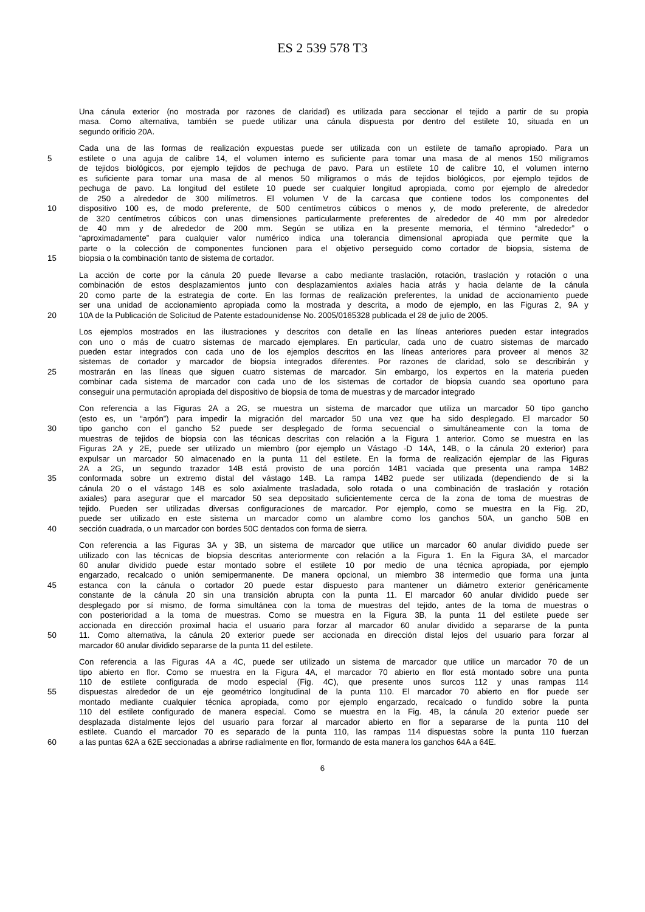ES 2 539 578 T3
Una cánula exterior (no mostrada por razones de claridad) es utilizada para seccionar el tejido a partir de su propia
masa. Como alternativa, también se puede utilizar una cánula dispuesta por dentro del estilete 10, situada en un
segundo orificio 20A.
Cada una de las formas de realización expuestas puede ser utilizada con un estilete de tamaño apropiado. Para un
5 estilete o una aguja de calibre 14, el volumen interno es suficiente para tomar una masa de al menos 150 miligramos
de tejidos biológicos, por ejemplo tejidos de pechuga de pavo. Para un estilete 10 de calibre 10, el volumen interno
es suficiente para tomar una masa de al menos 50 miligramos o más de tejidos biológicos, por ejemplo tejidos de
pechuga de pavo. La longitud del estilete 10 puede ser cualquier longitud apropiada, como por ejemplo de alrededor
de 250 a alrededor de 300 milímetros. El volumen V de la carcasa que contiene todos los componentes del
10 dispositivo 100 es, de modo preferente, de 500 centímetros cúbicos o menos y, de modo preferente, de alrededor
de 320 centímetros cúbicos con unas dimensiones particularmente preferentes de alrededor de 40 mm por alrededor
de 40 mm y de alrededor de 200 mm. Según se utiliza en la presente memoria, el término “alrededor” o
“aproximadamente” para cualquier valor numérico indica una tolerancia dimensional apropiada que permite que la
parte o la colección de componentes funcionen para el objetivo perseguido como cortador de biopsia, sistema de
15 biopsia o la combinación tanto de sistema de cortador.
La acción de corte por la cánula 20 puede llevarse a cabo mediante traslación, rotación, traslación y rotación o una
combinación de estos desplazamientos junto con desplazamientos axiales hacia atrás y hacia delante de la cánula
20 como parte de la estrategia de corte. En las formas de realización preferentes, la unidad de accionamiento puede
ser una unidad de accionamiento apropiada como la mostrada y descrita, a modo de ejemplo, en las Figuras 2, 9A y
20 10A de la Publicación de Solicitud de Patente estadounidense No. 2005/0165328 publicada el 28 de julio de 2005.
Los ejemplos mostrados en las ilustraciones y descritos con detalle en las líneas anteriores pueden estar integrados
con uno o más de cuatro sistemas de marcado ejemplares. En particular, cada uno de cuatro sistemas de marcado
pueden estar integrados con cada uno de los ejemplos descritos en las líneas anteriores para proveer al menos 32
sistemas de cortador y marcador de biopsia integrados diferentes. Por razones de claridad, solo se describirán y
25 mostrarán en las líneas que siguen cuatro sistemas de marcador. Sin embargo, los expertos en la materia pueden
combinar cada sistema de marcador con cada uno de los sistemas de cortador de biopsia cuando sea oportuno para
conseguir una permutación apropiada del dispositivo de biopsia de toma de muestras y de marcador integrado
Con referencia a las Figuras 2A a 2G, se muestra un sistema de marcador que utiliza un marcador 50 tipo gancho
(esto es, un “arpón”) para impedir la migración del marcador 50 una vez que ha sido desplegado. El marcador 50
30 tipo gancho con el gancho 52 puede ser desplegado de forma secuencial o simultáneamente con la toma de
muestras de tejidos de biopsia con las técnicas descritas con relación a la Figura 1 anterior. Como se muestra en las
Figuras 2A y 2E, puede ser utilizado un miembro (por ejemplo un Vástago -D 14A, 14B, o la cánula 20 exterior) para
expulsar un marcador 50 almacenado en la punta 11 del estilete. En la forma de realización ejemplar de las Figuras
2A a 2G, un segundo trazador 14B está provisto de una porción 14B1 vaciada que presenta una rampa 14B2
35 conformada sobre un extremo distal del vástago 14B. La rampa 14B2 puede ser utilizada (dependiendo de si la
cánula 20 o el vástago 14B es solo axialmente trasladada, solo rotada o una combinación de traslación y rotación
axiales) para asegurar que el marcador 50 sea depositado suficientemente cerca de la zona de toma de muestras de
tejido. Pueden ser utilizadas diversas configuraciones de marcador. Por ejemplo, como se muestra en la Fig. 2D,
puede ser utilizado en este sistema un marcador como un alambre como los ganchos 50A, un gancho 50B en
40 sección cuadrada, o un marcador con bordes 50C dentados con forma de sierra.
Con referencia a las Figuras 3A y 3B, un sistema de marcador que utilice un marcador 60 anular dividido puede ser
utilizado con las técnicas de biopsia descritas anteriormente con relación a la Figura 1. En la Figura 3A, el marcador
60 anular dividido puede estar montado sobre el estilete 10 por medio de una técnica apropiada, por ejemplo
engarzado, recalcado o unión semipermanente. De manera opcional, un miembro 38 intermedio que forma una junta
45 estanca con la cánula o cortador 20 puede estar dispuesto para mantener un diámetro exterior genéricamente
constante de la cánula 20 sin una transición abrupta con la punta 11. El marcador 60 anular dividido puede ser
desplegado por sí mismo, de forma simultánea con la toma de muestras del tejido, antes de la toma de muestras o
con posterioridad a la toma de muestras. Como se muestra en la Figura 3B, la punta 11 del estilete puede ser
accionada en dirección proximal hacia el usuario para forzar al marcador 60 anular dividido a separarse de la punta
50 11. Como alternativa, la cánula 20 exterior puede ser accionada en dirección distal lejos del usuario para forzar al
marcador 60 anular dividido separarse de la punta 11 del estilete.
Con referencia a las Figuras 4A a 4C, puede ser utilizado un sistema de marcador que utilice un marcador 70 de un
tipo abierto en flor. Como se muestra en la Figura 4A, el marcador 70 abierto en flor está montado sobre una punta
110 de estilete configurada de modo especial (Fig. 4C), que presente unos surcos 112 y unas rampas 114
55 dispuestas alrededor de un eje geométrico longitudinal de la punta 110. El marcador 70 abierto en flor puede ser
montado mediante cualquier técnica apropiada, como por ejemplo engarzado, recalcado o fundido sobre la punta
110 del estilete configurado de manera especial. Como se muestra en la Fig. 4B, la cánula 20 exterior puede ser
desplazada distalmente lejos del usuario para forzar al marcador abierto en flor a separarse de la punta 110 del
estilete. Cuando el marcador 70 es separado de la punta 110, las rampas 114 dispuestas sobre la punta 110 fuerzan
60 a las puntas 62A a 62E seccionadas a abrirse radialmente en flor, formando de esta manera los ganchos 64A a 64E.
6